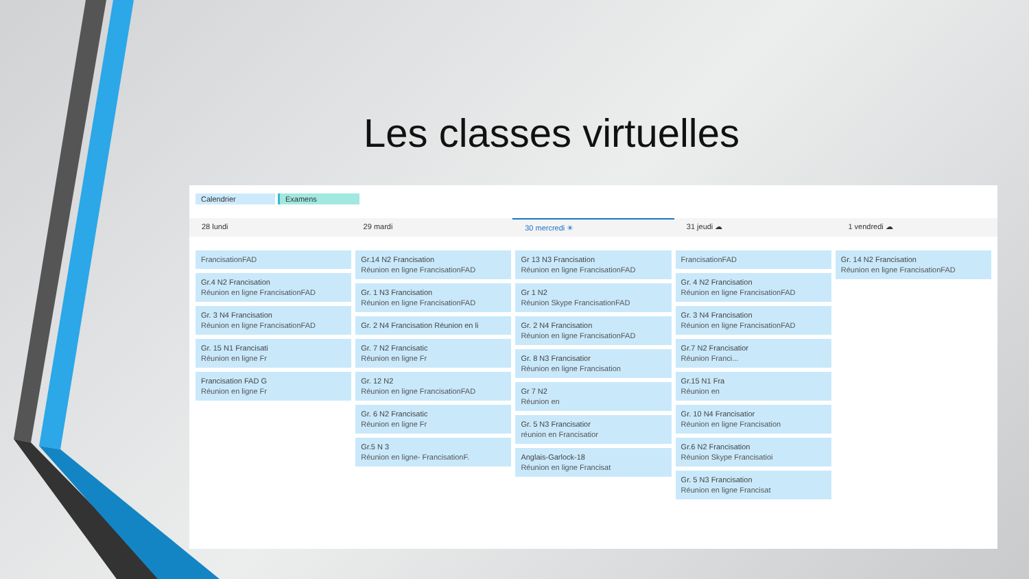Les classes virtuelles
Calendrier Examens
28 lundi 29 mardi 30 mercredi ☀ 31 jeudi ☁ 1 vendredi ☁
FrancisationFAD
Gr.4 N2 Francisation
Réunion en ligne FrancisationFAD
Gr. 3 N4 Francisation
Réunion en ligne FrancisationFAD
Gr. 15 N1 Francisati
Réunion en ligne Fr
Francisation FAD G
Réunion en ligne Fr
Gr.14 N2 Francisation
Réunion en ligne FrancisationFAD
Gr. 1 N3 Francisation
Réunion en ligne FrancisationFAD
Gr. 2 N4 Francisation Réunion en li
Gr. 7 N2 Francisatic
Réunion en ligne Fr
Gr. 12 N2
Réunion en ligne FrancisationFAD
Gr. 6 N2 Francisatic
Réunion en ligne Fr
Gr.5 N 3
Réunion en ligne- FrancisationF.
Gr 13 N3 Francisation
Réunion en ligne FrancisationFAD
Gr 1 N2
Réunion Skype FrancisationFAD
Gr. 2 N4 Francisation
Réunion en ligne FrancisationFAD
Gr. 8 N3 Francisatior
Réunion en ligne Francisation
Gr 7 N2
Réunion en
Gr. 5 N3 Francisatior
réunion en Francisatior
Anglais-Garlock-18
Réunion en ligne Francisat
FrancisationFAD
Gr. 4 N2 Francisation
Réunion en ligne FrancisationFAD
Gr. 3 N4 Francisation
Réunion en ligne FrancisationFAD
Gr.7 N2 Francisatior
Réunion Franci...
Gr.15 N1 Fra
Réunion en
Gr. 10 N4 Francisatior
Réunion en ligne Francisation
Gr.6 N2 Francisation
Réunion Skype Francisatioi
Gr. 5 N3 Francisation
Réunion en ligne Francisat
Gr. 14 N2 Francisation
Réunion en ligne FrancisationFAD